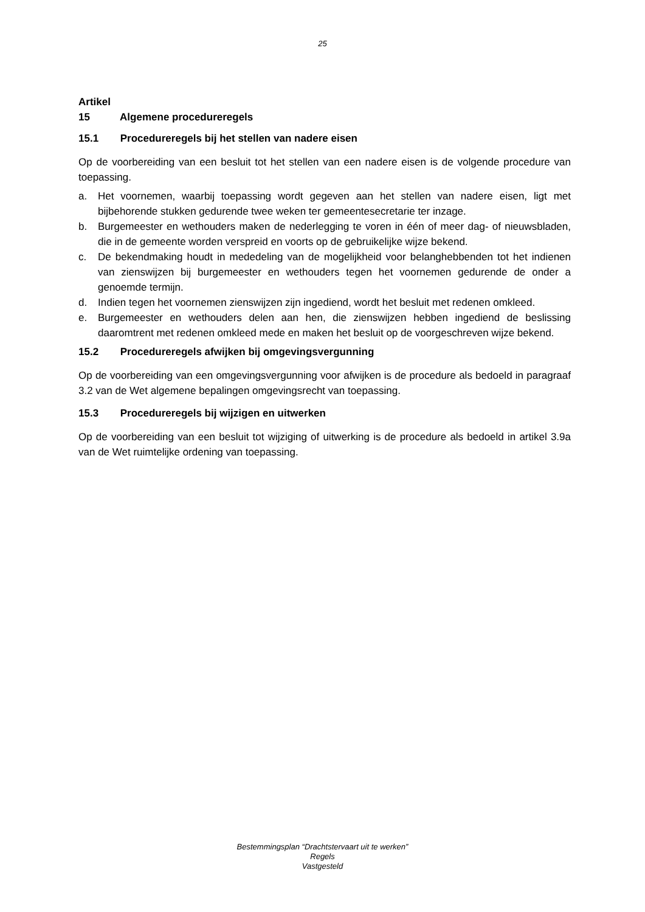25
Artikel 15 Algemene procedureregels
15.1 Procedureregels bij het stellen van nadere eisen
Op de voorbereiding van een besluit tot het stellen van een nadere eisen is de volgende procedure van toepassing.
a. Het voornemen, waarbij toepassing wordt gegeven aan het stellen van nadere eisen, ligt met bijbehorende stukken gedurende twee weken ter gemeentesecretarie ter inzage.
b. Burgemeester en wethouders maken de nederlegging te voren in één of meer dag- of nieuwsbladen, die in de gemeente worden verspreid en voorts op de gebruikelijke wijze bekend.
c. De bekendmaking houdt in mededeling van de mogelijkheid voor belanghebbenden tot het indienen van zienswijzen bij burgemeester en wethouders tegen het voornemen gedurende de onder a genoemde termijn.
d. Indien tegen het voornemen zienswijzen zijn ingediend, wordt het besluit met redenen omkleed.
e. Burgemeester en wethouders delen aan hen, die zienswijzen hebben ingediend de beslissing daaromtrent met redenen omkleed mede en maken het besluit op de voorgeschreven wijze bekend.
15.2 Procedureregels afwijken bij omgevingsvergunning
Op de voorbereiding van een omgevingsvergunning voor afwijken is de procedure als bedoeld in paragraaf 3.2 van de Wet algemene bepalingen omgevingsrecht van toepassing.
15.3 Procedureregels bij wijzigen en uitwerken
Op de voorbereiding van een besluit tot wijziging of uitwerking is de procedure als bedoeld in artikel 3.9a van de Wet ruimtelijke ordening van toepassing.
Bestemmingsplan “Drachtstervaart uit te werken”
Regels
Vastgesteld